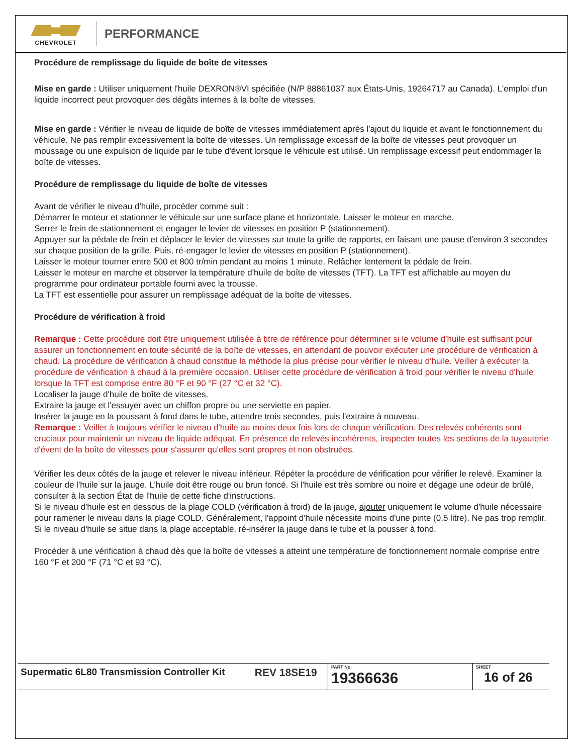CHEVROLET
PERFORMANCE
Procédure de remplissage du liquide de boîte de vitesses
Mise en garde : Utiliser uniquement l'huile DEXRON®VI spécifiée (N/P 88861037 aux États-Unis, 19264717 au Canada). L'emploi d'un liquide incorrect peut provoquer des dégâts internes à la boîte de vitesses.
Mise en garde : Vérifier le niveau de liquide de boîte de vitesses immédiatement après l'ajout du liquide et avant le fonctionnement du véhicule. Ne pas remplir excessivement la boîte de vitesses. Un remplissage excessif de la boîte de vitesses peut provoquer un moussage ou une expulsion de liquide par le tube d'évent lorsque le véhicule est utilisé. Un remplissage excessif peut endommager la boîte de vitesses.
Procédure de remplissage du liquide de boîte de vitesses
Avant de vérifier le niveau d'huile, procéder comme suit :
Démarrer le moteur et stationner le véhicule sur une surface plane et horizontale. Laisser le moteur en marche.
Serrer le frein de stationnement et engager le levier de vitesses en position P (stationnement).
Appuyer sur la pédale de frein et déplacer le levier de vitesses sur toute la grille de rapports, en faisant une pause d'environ 3 secondes sur chaque position de la grille. Puis, ré-engager le levier de vitesses en position P (stationnement).
Laisser le moteur tourner entre 500 et 800 tr/min pendant au moins 1 minute. Relâcher lentement la pédale de frein.
Laisser le moteur en marche et observer la température d'huile de boîte de vitesses (TFT). La TFT est affichable au moyen du programme pour ordinateur portable fourni avec la trousse.
La TFT est essentielle pour assurer un remplissage adéquat de la boîte de vitesses.
Procédure de vérification à froid
Remarque : Cette procédure doit être uniquement utilisée à titre de référence pour déterminer si le volume d'huile est suffisant pour assurer un fonctionnement en toute sécurité de la boîte de vitesses, en attendant de pouvoir exécuter une procédure de vérification à chaud. La procédure de vérification à chaud constitue la méthode la plus précise pour vérifier le niveau d'huile. Veiller à exécuter la procédure de vérification à chaud à la première occasion. Utiliser cette procédure de vérification à froid pour vérifier le niveau d'huile lorsque la TFT est comprise entre 80 °F et 90 °F (27 °C et 32 °C).
Localiser la jauge d'huile de boîte de vitesses.
Extraire la jauge et l'essuyer avec un chiffon propre ou une serviette en papier.
Insérer la jauge en la poussant à fond dans le tube, attendre trois secondes, puis l'extraire à nouveau.
Remarque : Veiller à toujours vérifier le niveau d'huile au moins deux fois lors de chaque vérification. Des relevés cohérents sont cruciaux pour maintenir un niveau de liquide adéquat. En présence de relevés incohérents, inspecter toutes les sections de la tuyauterie d'évent de la boîte de vitesses pour s'assurer qu'elles sont propres et non obstruées.
Vérifier les deux côtés de la jauge et relever le niveau inférieur. Répéter la procédure de vérification pour vérifier le relevé. Examiner la couleur de l'huile sur la jauge. L'huile doit être rouge ou brun foncé. Si l'huile est très sombre ou noire et dégage une odeur de brûlé, consulter à la section État de l'huile de cette fiche d'instructions.
Si le niveau d'huile est en dessous de la plage COLD (vérification à froid) de la jauge, ajouter uniquement le volume d'huile nécessaire pour ramener le niveau dans la plage COLD. Généralement, l'appoint d'huile nécessite moins d'une pinte (0,5 litre). Ne pas trop remplir.
Si le niveau d'huile se situe dans la plage acceptable, ré-insérer la jauge dans le tube et la pousser à fond.
Procéder à une vérification à chaud dès que la boîte de vitesses a atteint une température de fonctionnement normale comprise entre 160 °F et 200 °F (71 °C et 93 °C).
| Supermatic 6L80 Transmission Controller Kit | REV 18SE19 | PART No. 19366636 | SHEET 16 of 26 |